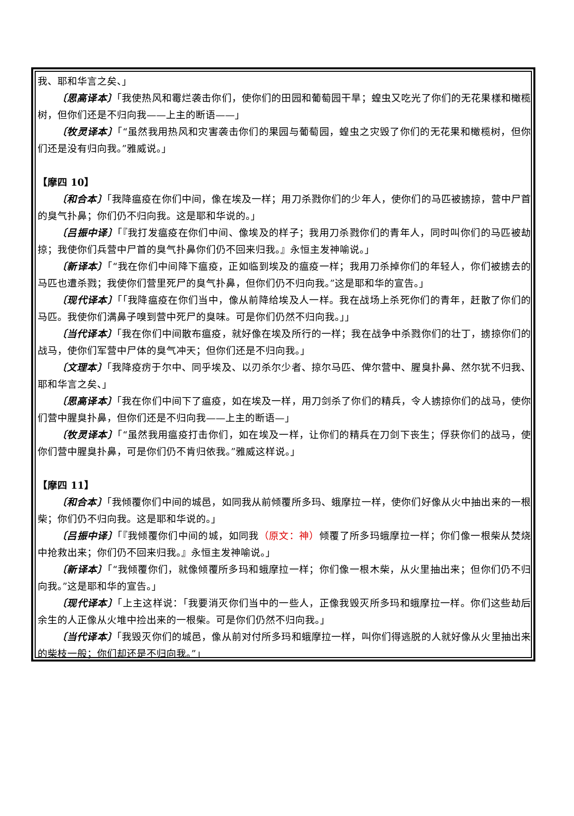我、耶和华言之矣、」
〔思高译本〕「我使热风和霉烂袭击你们，使你们的田园和葡萄园干旱；蝗虫又吃光了你们的无花果樣和橄榄树，但你们还是不归向我——上主的断语——」
〔牧灵译本〕「“虽然我用热风和灾害袭击你们的果园与葡萄园，蝗虫之灾毁了你们的无花果和橄榄树，但你们还是没有归向我。”雅威说。」
【摩四 10】
〔和合本〕「我降瘟疫在你们中间，像在埃及一样；用刀杀戮你们的少年人，使你们的马匹被掳掠，营中尸首的臭气扑鼻；你们仍不归向我。这是耶和华说的。」
〔吕振中译〕「『我打发瘟疫在你们中间、像埃及的样子；我用刀杀戮你们的青年人，同时叫你们的马匹被劫掠；我使你们兵营中尸首的臭气扑鼻你们仍不回来归我。』永恒主发神喻说。」
〔新译本〕「“我在你们中间降下瘟疫，正如临到埃及的瘟疫一样；我用刀杀掉你们的年轻人，你们被掳去的马匹也遭杀戮；我使你们营里死尸的臭气扑鼻，但你们仍不归向我。”这是耶和华的宣告。」
〔现代译本〕「「我降瘟疫在你们当中，像从前降给埃及人一样。我在战场上杀死你们的青年，赶散了你们的马匹。我使你们满鼻子嗅到营中死尸的臭味。可是你们仍然不归向我。」」
〔当代译本〕「我在你们中间散布瘟疫，就好像在埃及所行的一样；我在战争中杀戮你们的壮丁，掳掠你们的战马，使你们军营中尸体的臭气冲天；但你们还是不归向我。」
〔文理本〕「我降疫疠于尔中、同乎埃及、以刃杀尔少者、掠尔马匹、俾尔营中、腥臭扑鼻、然尔犹不归我、耶和华言之矣、」
〔思高译本〕「我在你们中间下了瘟疫，如在埃及一样，用刀剑杀了你们的精兵，令人掳掠你们的战马，使你们营中腥臭扑鼻，但你们还是不归向我——上主的断语—」
〔牧灵译本〕「“虽然我用瘟疫打击你们，如在埃及一样，让你们的精兵在刀剑下丧生；俘获你们的战马，使你们营中腥臭扑鼻，可是你们仍不肯归依我。”雅威这样说。」
【摩四 11】
〔和合本〕「我倾覆你们中间的城邑，如同我从前倾覆所多玛、蛾摩拉一样，使你们好像从火中抽出来的一根柴；你们仍不归向我。这是耶和华说的。」
〔吕振中译〕「『我倾覆你们中间的城，如同我（原文：神）倾覆了所多玛蛾摩拉一样；你们像一根柴从焚烧中抢救出来；你们仍不回来归我。』永恒主发神喻说。」
〔新译本〕「“我倾覆你们，就像倾覆所多玛和蛾摩拉一样；你们像一根木柴，从火里抽出来；但你们仍不归向我。”这是耶和华的宣告。」
〔现代译本〕「上主这样说：「我要消灭你们当中的一些人，正像我毁灭所多玛和蛾摩拉一样。你们这些劫后余生的人正像从火堆中捡出来的一根柴。可是你们仍然不归向我。」
〔当代译本〕「我毁灭你们的城邑，像从前对付所多玛和蛾摩拉一样，叫你们得逃脱的人就好像从火里抽出来的柴枝一般；你们却还是不归向我。”」